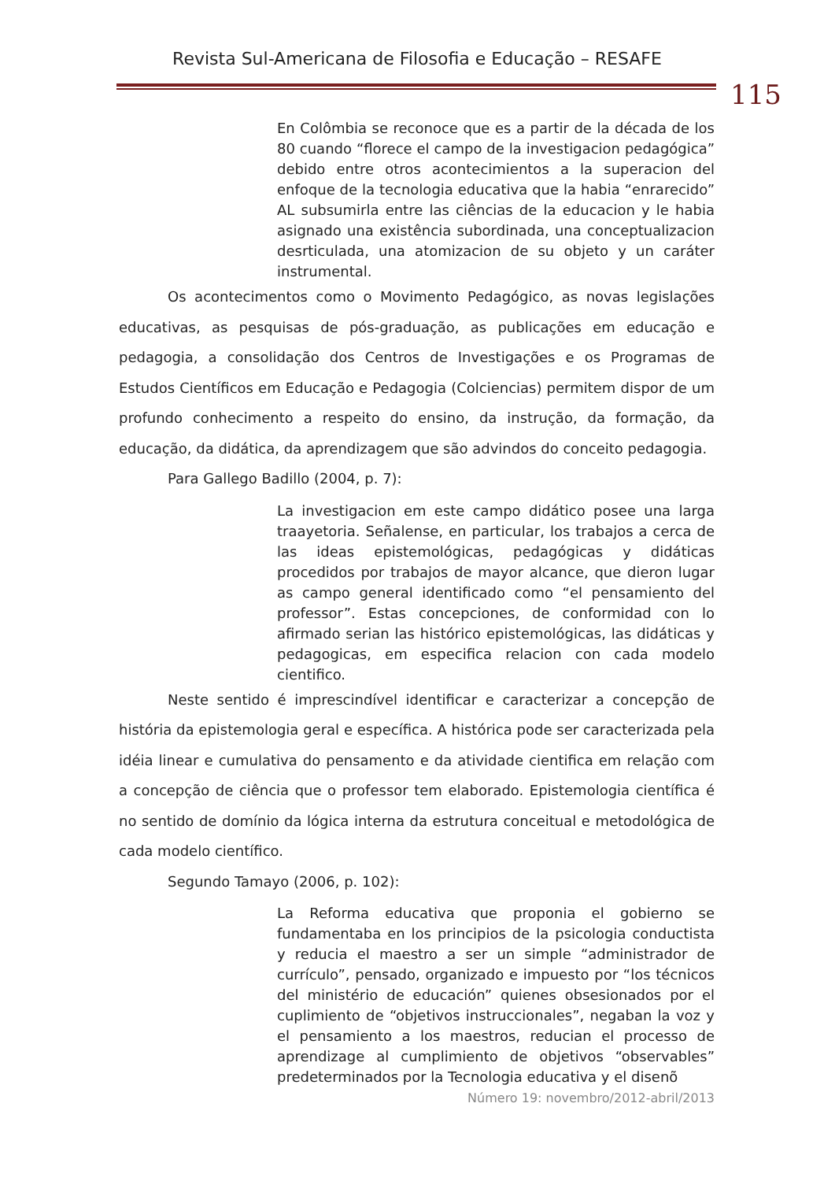Revista Sul-Americana de Filosofia e Educação – RESAFE
115
En Colômbia se reconoce que es a partir de la década de los 80 cuando “florece el campo de la investigacion pedagógica” debido entre otros acontecimientos a la superacion del enfoque de la tecnologia educativa que la habia “enrarecido” AL subsumirla entre las ciências de la educacion y le habia asignado una existência subordinada, una conceptualizacion desrticulada, una atomizacion de su objeto y un caráter instrumental.
Os acontecimentos como o Movimento Pedagógico, as novas legislações educativas, as pesquisas de pós-graduação, as publicações em educação e pedagogia, a consolidação dos Centros de Investigações e os Programas de Estudos Científicos em Educação e Pedagogia (Colciencias) permitem dispor de um profundo conhecimento a respeito do ensino, da instrução, da formação, da educação, da didática, da aprendizagem que são advindos do conceito pedagogia.
Para Gallego Badillo (2004, p. 7):
La investigacion em este campo didático posee una larga traayetoria. Señalense, en particular, los trabajos a cerca de las ideas epistemológicas, pedagógicas y didáticas procedidos por trabajos de mayor alcance, que dieron lugar as campo general identificado como “el pensamiento del professor”. Estas concepciones, de conformidad con lo afirmado serian las histórico epistemológicas, las didáticas y pedagogicas, em especifica relacion con cada modelo cientifico.
Neste sentido é imprescindível identificar e caracterizar a concepção de história da epistemologia geral e específica. A histórica pode ser caracterizada pela idéia linear e cumulativa do pensamento e da atividade cientifica em relação com a concepção de ciência que o professor tem elaborado. Epistemologia científica é no sentido de domínio da lógica interna da estrutura conceitual e metodológica de cada modelo científico.
Segundo Tamayo (2006, p. 102):
La Reforma educativa que proponia el gobierno se fundamentaba en los principios de la psicologia conductista y reducia el maestro a ser un simple “administrador de currículo”, pensado, organizado e impuesto por “los técnicos del ministério de educación” quienes obsesionados por el cuplimiento de “objetivos instruccionales”, negaban la voz y el pensamiento a los maestros, reducian el processo de aprendizage al cumplimiento de objetivos “observables” predeterminados por la Tecnologia educativa y el disenõ
Número 19: novembro/2012-abril/2013